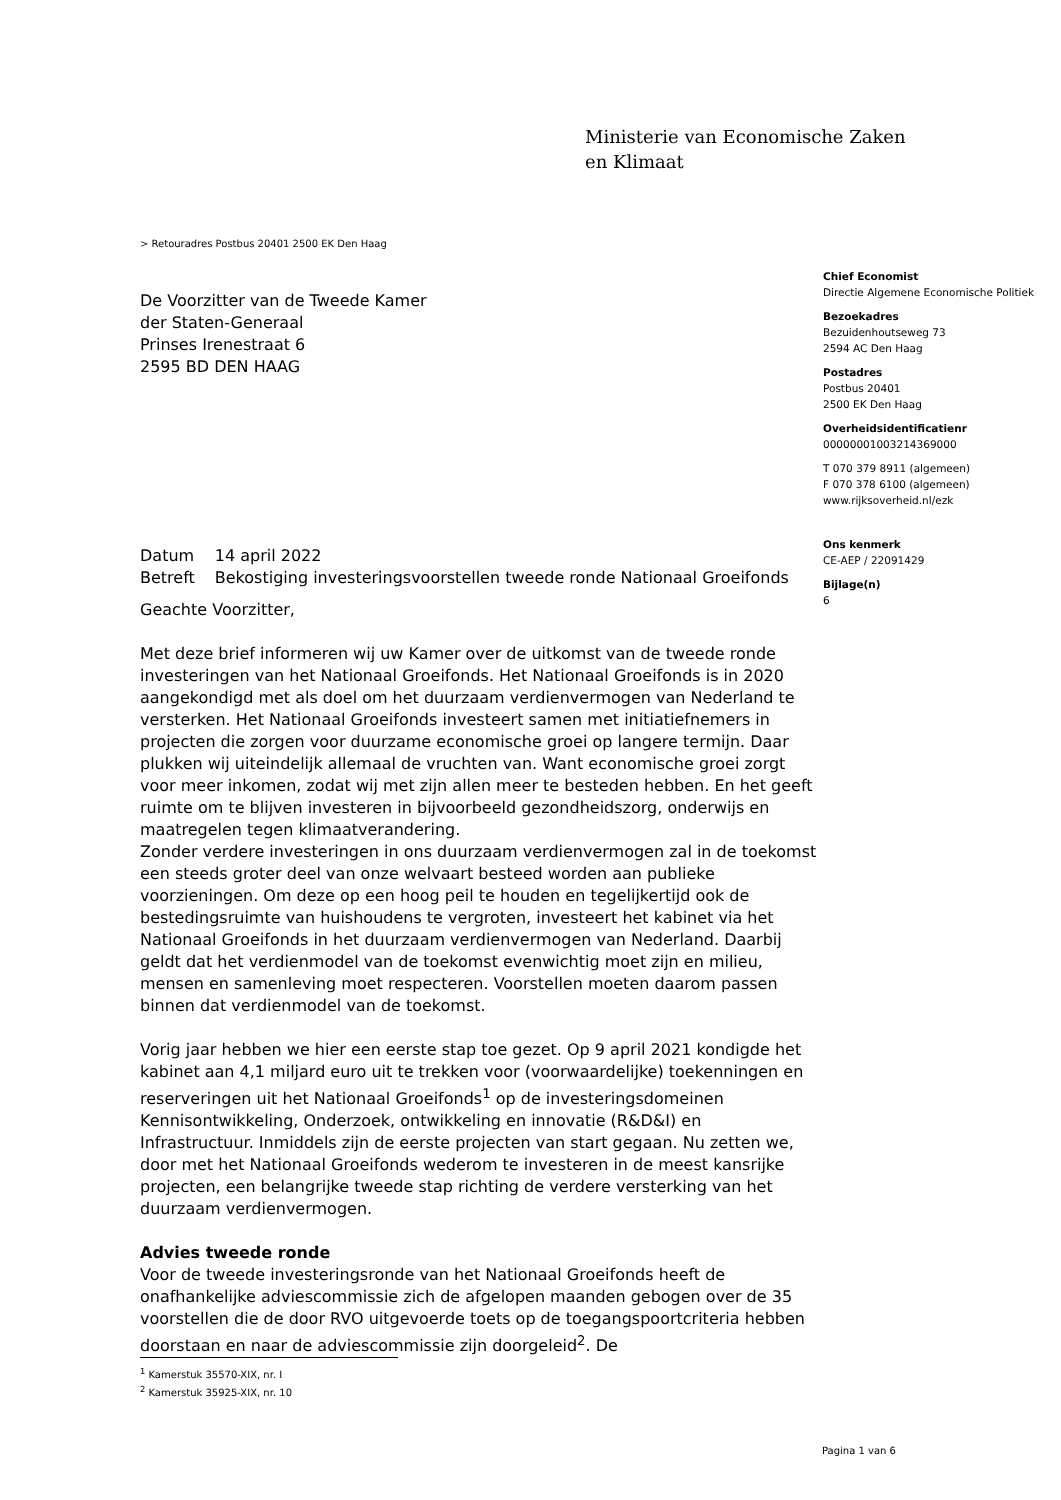Ministerie van Economische Zaken
en Klimaat
> Retouradres Postbus 20401 2500 EK Den Haag
De Voorzitter van de Tweede Kamer
der Staten-Generaal
Prinses Irenestraat 6
2595 BD DEN HAAG
Chief Economist
Directie Algemene Economische Politiek
Bezoekadres
Bezuidenhoutseweg 73
2594 AC Den Haag
Postadres
Postbus 20401
2500 EK Den Haag
Overheidsidentificatienr
00000001003214369000
T 070 379 8911 (algemeen)
F 070 378 6100 (algemeen)
www.rijksoverheid.nl/ezk
Ons kenmerk
CE-AEP / 22091429
Bijlage(n)
6
| Datum | 14 april 2022 |
| Betreft | Bekostiging investeringsvoorstellen tweede ronde Nationaal Groeifonds |
Geachte Voorzitter,
Met deze brief informeren wij uw Kamer over de uitkomst van de tweede ronde investeringen van het Nationaal Groeifonds. Het Nationaal Groeifonds is in 2020 aangekondigd met als doel om het duurzaam verdienvermogen van Nederland te versterken. Het Nationaal Groeifonds investeert samen met initiatiefnemers in projecten die zorgen voor duurzame economische groei op langere termijn. Daar plukken wij uiteindelijk allemaal de vruchten van. Want economische groei zorgt voor meer inkomen, zodat wij met zijn allen meer te besteden hebben. En het geeft ruimte om te blijven investeren in bijvoorbeeld gezondheidszorg, onderwijs en maatregelen tegen klimaatverandering.
Zonder verdere investeringen in ons duurzaam verdienvermogen zal in de toekomst een steeds groter deel van onze welvaart besteed worden aan publieke voorzieningen. Om deze op een hoog peil te houden en tegelijkertijd ook de bestedingsruimte van huishoudens te vergroten, investeert het kabinet via het Nationaal Groeifonds in het duurzaam verdienvermogen van Nederland. Daarbij geldt dat het verdienmodel van de toekomst evenwichtig moet zijn en milieu, mensen en samenleving moet respecteren. Voorstellen moeten daarom passen binnen dat verdienmodel van de toekomst.
Vorig jaar hebben we hier een eerste stap toe gezet. Op 9 april 2021 kondigde het kabinet aan 4,1 miljard euro uit te trekken voor (voorwaardelijke) toekenningen en reserveringen uit het Nationaal Groeifonds<sup>1</sup> op de investeringsdomeinen Kennisontwikkeling, Onderzoek, ontwikkeling en innovatie (R&D&I) en Infrastructuur. Inmiddels zijn de eerste projecten van start gegaan. Nu zetten we, door met het Nationaal Groeifonds wederom te investeren in de meest kansrijke projecten, een belangrijke tweede stap richting de verdere versterking van het duurzaam verdienvermogen.
Advies tweede ronde
Voor de tweede investeringsronde van het Nationaal Groeifonds heeft de onafhankelijke adviescommissie zich de afgelopen maanden gebogen over de 35 voorstellen die de door RVO uitgevoerde toets op de toegangspoortcriteria hebben doorstaan en naar de adviescommissie zijn doorgeleid<sup>2</sup>. De
<sup>1</sup> Kamerstuk 35570-XIX, nr. I
<sup>2</sup> Kamerstuk 35925-XIX, nr. 10
Pagina 1 van 6